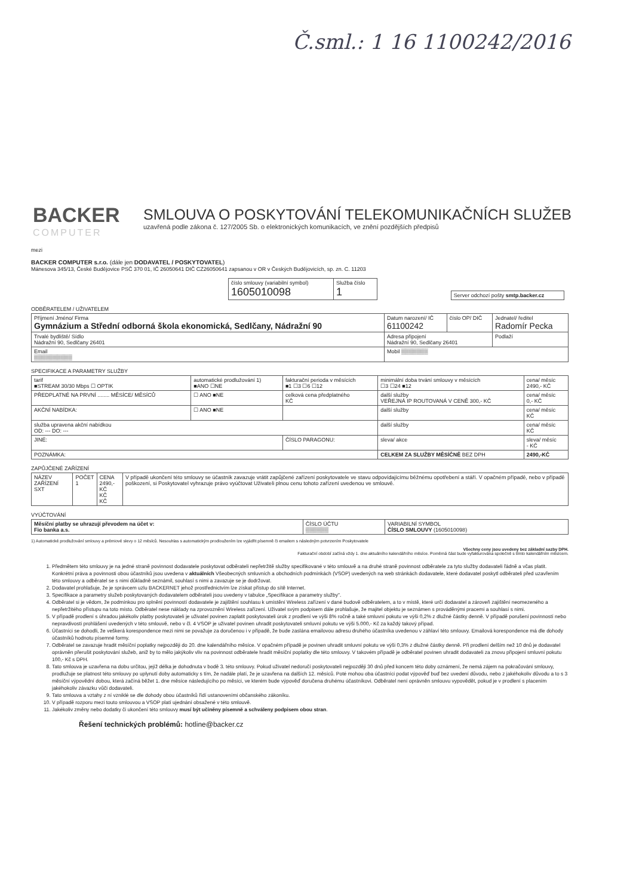Č.sml.: 1 16 1100242/2016
BACKER
COMPUTER
SMLOUVA O POSKYTOVÁNÍ TELEKOMUNIKAČNÍCH SLUŽEB
uzavřená podle zákona č. 127/2005 Sb. o elektronických komunikacích, ve znění pozdějších předpisů
mezi
BACKER COMPUTER s.r.o. (dále jen DODAVATEL / POSKYTOVATEL)
Mánesova 345/13, České Budějovice PSČ 370 01, IČ 26050641 DIČ CZ26050641 zapsanou v OR v Českých Budějovicích, sp. zn. C. 11203
| číslo smlouvy (variabilní symbol) 1605010098 | Služba číslo 1 |
| Server odchozí pošty smtp.backer.cz |
ODBĚRATELEM / UŽIVATELEM
| Příjmení Jméno/ Firma Gymnázium a Střední odborná škola ekonomická, Sedlčany, Nádražní 90 | Datum narození/ IČ 61100242 | číslo OP/ DIČ | Jednatel/ ředitel Radomír Pecka | |
| Trvalé bydliště/ Sídlo Nádražní 90, Sedlčany 26401 | Adresa připojení Nádražní 90, Sedlčany 26401 | | | Podlaží |
| Email ▒▒▒▒▒▒▒▒▒▒ | Mobil ▒▒▒▒▒▒▒ | | | |
SPECIFIKACE A PARAMETRY SLUŽBY
| tarif ■STREAM 30/30 Mbps ☐ OPTIK | automatické prodlužování 1) ■ANO ☐NE | fakturační perioda v měsících ■1 ☐3 ☐6 ☐12 | minimální doba trvání smlouvy v měsících ☐3 ☐24 ■12 | cena/ měsíc 2490,- KČ |
| PŘEDPLATNÉ NA PRVNÍ ........ MĚSÍCE/ MĚSÍCŮ | ☐ ANO ■NE | celková cena předplatného KČ | další služby VEŘEJNÁ IP ROUTOVANÁ V CENĚ 300,- KČ | cena/ měsíc 0,- KČ |
| AKČNÍ NABÍDKA: | ☐ ANO ■NE | | další služby | cena/ měsíc KČ |
| služba upravena akční nabídkou OD: --- DO: --- | | | další služby | cena/ měsíc KČ |
| JINÉ: | | ČÍSLO PARAGONU: | sleva/ akce | sleva/ měsíc - KČ |
| POZNÁMKA: | | | CELKEM ZA SLUŽBY MĚSÍČNĚ BEZ DPH | 2490,-KČ |
ZAPŮJČENÉ ZAŘÍZENÍ
| NÁZEV ZAŘÍZENÍ SXT | POČET 1 | CENA 2490,- KČ KČ KČ | V případě ukončení této smlouvy se účastník zavazuje vrátit zapůjčené zařízení poskytovatele ve stavu odpovídajícímu běžnému opotřebení a stáří. V opačném případě, nebo v případě poškození, si Poskytovatel vyhrazuje právo vyúčtovat Uživateli plnou cenu tohoto zařízení uvedenou ve smlouvě. |
VYÚČTOVÁNÍ
| Měsíční platby se uhrazují převodem na účet v: Fio banka a.s. | ČÍSLO ÚČTU ▒▒▒▒▒▒ | VARIABILNÍ SYMBOL ČÍSLO SMLOUVY (1605010098) |
1) Automatické prodlužování smlouvy a prémiové slevy o 12 měsíců. Nesouhlas s automatickým prodloužením lze vyjádřit písemně či emailem s následným potvrzením Poskytovatele
Všechny ceny jsou uvedeny bez základní sazby DPH.
Fakturační období začíná vždy 1. dne aktuálního kalendářního měsíce. Poměrná část bude vyfakturována společně s tímto kalendářním měsícem.
1. Předmětem této smlouvy je na jedné straně povinnost dodavatele poskytovat odběrateli nepřetržitě služby specifikované v této smlouvě a na druhé straně povinnost odběratele za tyto služby dodavateli řádně a včas platit. Konkrétní práva a povinnosti obou účastníků jsou uvedena v aktuálních Všeobecných smluvních a obchodních podmínkách (VSOP) uvedených na web stránkách dodavatele, které dodavatel poskytl odběrateli před uzavřením této smlouvy a odběratel se s nimi důkladně seznámil, souhlasí s nimi a zavazuje se je dodržovat.
2. Dodavatel prohlašuje, že je správcem uzlu BACKERNET jehož prostřednictvím lze získat přístup do sítě Internet.
3. Specifikace a parametry služeb poskytovaných dodavatelem odběrateli jsou uvedeny v tabulce „Specifikace a parametry služby".
4. Odběratel si je vědom, že podmínkou pro splnění povinností dodavatele je zajištění souhlasu k umístění Wireless zařízení v dané budově odběratelem, a to v místě, které určí dodavatel a zároveň zajištění neomezeného a nepřetržitého přístupu na toto místo. Odběratel nese náklady na zprovoznění Wireless zařízení. Uživatel svým podpisem dále prohlašuje, že majitel objektu je seznámen s prováděnými pracemi a souhlasí s nimi.
5. V případě prodlení s úhradou jakékoliv platby poskytovateli je uživatel povinen zaplatit poskytovateli úrok z prodlení ve výši 8% ročně a také smluvní pokutu ve výši 0,2% z dlužné částky denně. V případě porušení povinností nebo nepravdivosti prohlášení uvedených v této smlouvě, nebo v čl. 4 VSOP je uživatel povinen uhradit poskytovateli smluvní pokutu ve výši 5.000,- Kč za každý takový případ.
6. Účastníci se dohodli, že veškerá korespondence mezi nimi se považuje za doručenou i v případě, že bude zaslána emailovou adresu druhého účastníka uvedenou v záhlaví této smlouvy. Emailová korespondence má dle dohody účastníků hodnotu písemné formy.
7. Odběratel se zavazuje hradit měsíční poplatky nejpozději do 20. dne kalendářního měsíce. V opačném případě je povinen uhradit smluvní pokutu ve výši 0,3% z dlužné částky denně. Při prodlení delším než 10 dnů je dodavatel oprávněn přerušit poskytování služeb, aniž by to mělo jakýkoliv vliv na povinnost odběratele hradit měsíční poplatky dle této smlouvy. V takovém případě je odběratel povinen uhradit dodavateli za znovu připojení smluvní pokutu 100,- Kč s DPH.
8. Tato smlouva je uzavřena na dobu určitou, jejíž délka je dohodnuta v bodě 3. této smlouvy. Pokud uživatel nedoručí poskytovateli nejpozději 30 dnů před koncem této doby oznámení, že nemá zájem na pokračování smlouvy, prodlužuje se platnost této smlouvy po uplynutí doby automaticky s tím, že nadále platí, že je uzavřena na dalších 12. měsíců. Poté mohou oba účastníci podat výpověď buď bez uvedení důvodu, nebo z jakéhokoliv důvodu a to s 3 měsíční výpovědní dobou, která začíná běžet 1. dne měsíce následujícího po měsíci, ve kterém bude výpověď doručena druhému účastníkovi. Odběratel není oprávněn smlouvu vypovědět, pokud je v prodlení s placením jakéhokoliv závazku vůči dodavateli.
9. Tato smlouva a vztahy z ní vzniklé se dle dohody obou účastníků řídí ustanoveními občanského zákoníku.
10. V případě rozporu mezi touto smlouvou a VSOP platí ujednání obsažené v této smlouvě.
11. Jakékoliv změny nebo dodatky či ukončení této smlouvy musí být učiněny písemně a schváleny podpisem obou stran.
Řešení technických problémů: hotline@backer.cz